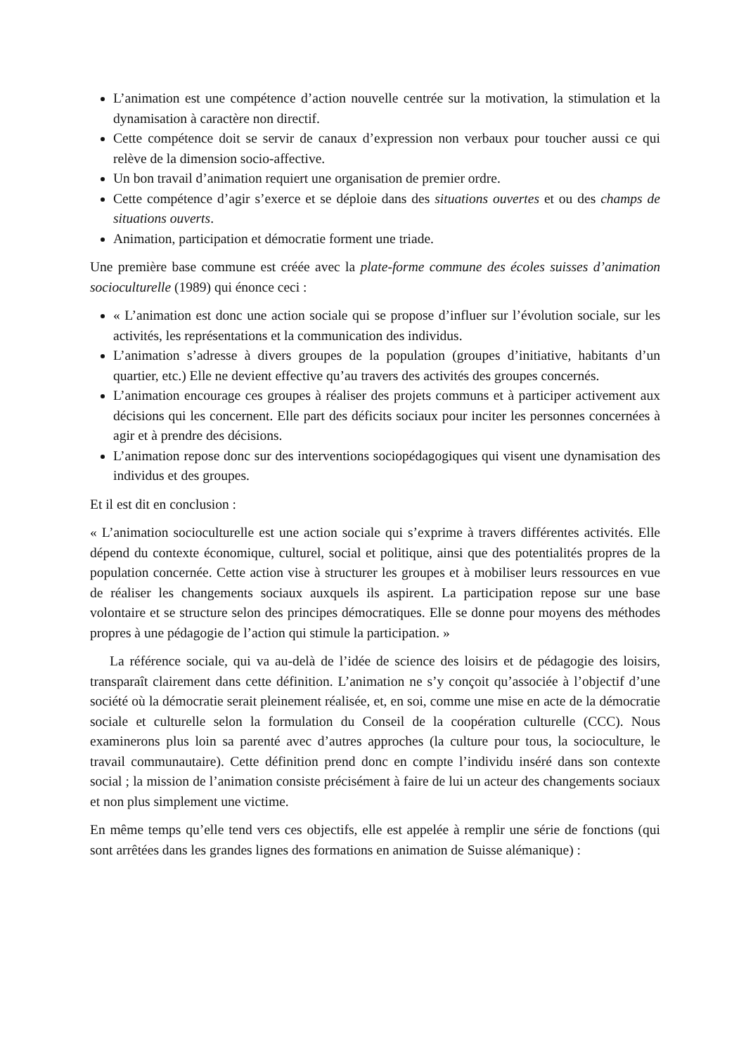L’animation est une compétence d’action nouvelle centrée sur la motivation, la stimulation et la dynamisation à caractère non directif.
Cette compétence doit se servir de canaux d’expression non verbaux pour toucher aussi ce qui relève de la dimension socio-affective.
Un bon travail d’animation requiert une organisation de premier ordre.
Cette compétence d’agir s’exerce et se déploie dans des situations ouvertes et ou des champs de situations ouverts.
Animation, participation et démocratie forment une triade.
Une première base commune est créée avec la plate-forme commune des écoles suisses d’animation socioculturelle (1989) qui énonce ceci :
« L’animation est donc une action sociale qui se propose d’influer sur l’évolution sociale, sur les activités, les représentations et la communication des individus.
L’animation s’adresse à divers groupes de la population (groupes d’initiative, habitants d’un quartier, etc.) Elle ne devient effective qu’au travers des activités des groupes concernés.
L’animation encourage ces groupes à réaliser des projets communs et à participer activement aux décisions qui les concernent. Elle part des déficits sociaux pour inciter les personnes concernées à agir et à prendre des décisions.
L’animation repose donc sur des interventions sociopédagogiques qui visent une dynamisation des individus et des groupes.
Et il est dit en conclusion :
« L’animation socioculturelle est une action sociale qui s’exprime à travers différentes activités. Elle dépend du contexte économique, culturel, social et politique, ainsi que des potentialités propres de la population concernée. Cette action vise à structurer les groupes et à mobiliser leurs ressources en vue de réaliser les changements sociaux auxquels ils aspirent. La participation repose sur une base volontaire et se structure selon des principes démocratiques. Elle se donne pour moyens des méthodes propres à une pédagogie de l’action qui stimule la participation. »
La référence sociale, qui va au-delà de l’idée de science des loisirs et de pédagogie des loisirs, transparaît clairement dans cette définition. L’animation ne s’y conçoit qu’associée à l’objectif d’une société où la démocratie serait pleinement réalisée, et, en soi, comme une mise en acte de la démocratie sociale et culturelle selon la formulation du Conseil de la coopération culturelle (CCC). Nous examinerons plus loin sa parenté avec d’autres approches (la culture pour tous, la socioculture, le travail communautaire). Cette définition prend donc en compte l’individu inséré dans son contexte social ; la mission de l’animation consiste précisément à faire de lui un acteur des changements sociaux et non plus simplement une victime.
En même temps qu’elle tend vers ces objectifs, elle est appelée à remplir une série de fonctions (qui sont arrêtées dans les grandes lignes des formations en animation de Suisse alémanique) :